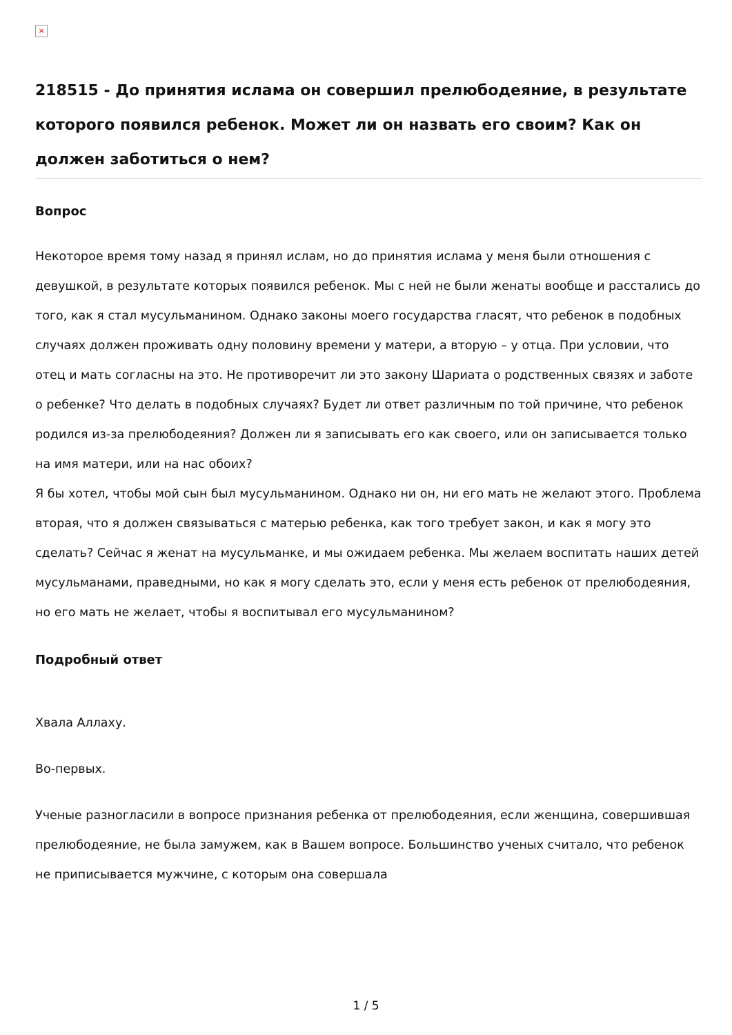×
218515 - До принятия ислама он совершил прелюбодеяние, в результате которого появился ребенок. Может ли он назвать его своим? Как он должен заботиться о нем?
Вопрос
Некоторое время тому назад я принял ислам, но до принятия ислама у меня были отношения с девушкой, в результате которых появился ребенок. Мы с ней не были женаты вообще и расстались до того, как я стал мусульманином. Однако законы моего государства гласят, что ребенок в подобных случаях должен проживать одну половину времени у матери, а вторую – у отца. При условии, что отец и мать согласны на это. Не противоречит ли это закону Шариата о родственных связях и заботе о ребенке? Что делать в подобных случаях? Будет ли ответ различным по той причине, что ребенок родился из-за прелюбодеяния? Должен ли я записывать его как своего, или он записывается только на имя матери, или на нас обоих?
Я бы хотел, чтобы мой сын был мусульманином. Однако ни он, ни его мать не желают этого. Проблема вторая, что я должен связываться с матерью ребенка, как того требует закон, и как я могу это сделать? Сейчас я женат на мусульманке, и мы ожидаем ребенка. Мы желаем воспитать наших детей мусульманами, праведными, но как я могу сделать это, если у меня есть ребенок от прелюбодеяния, но его мать не желает, чтобы я воспитывал его мусульманином?
Подробный ответ
Хвала Аллаху.
Во-первых.
Ученые разногласили в вопросе признания ребенка от прелюбодеяния, если женщина, совершившая прелюбодеяние, не была замужем, как в Вашем вопросе. Большинство ученых считало, что ребенок не приписывается мужчине, с которым она совершала
1 / 5